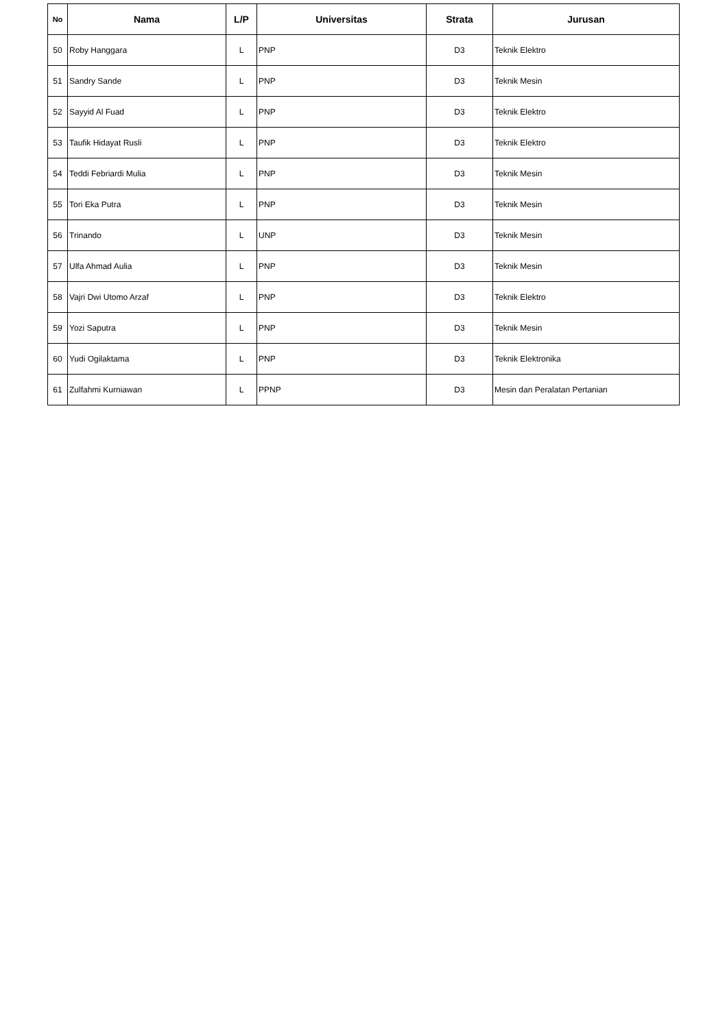| No | Nama | L/P | Universitas | Strata | Jurusan |
| --- | --- | --- | --- | --- | --- |
| 50 | Roby Hanggara | L | PNP | D3 | Teknik Elektro |
| 51 | Sandry Sande | L | PNP | D3 | Teknik Mesin |
| 52 | Sayyid Al Fuad | L | PNP | D3 | Teknik Elektro |
| 53 | Taufik Hidayat Rusli | L | PNP | D3 | Teknik Elektro |
| 54 | Teddi Febriardi Mulia | L | PNP | D3 | Teknik Mesin |
| 55 | Tori Eka Putra | L | PNP | D3 | Teknik Mesin |
| 56 | Trinando | L | UNP | D3 | Teknik Mesin |
| 57 | Ulfa Ahmad Aulia | L | PNP | D3 | Teknik Mesin |
| 58 | Vajri Dwi Utomo Arzaf | L | PNP | D3 | Teknik Elektro |
| 59 | Yozi Saputra | L | PNP | D3 | Teknik Mesin |
| 60 | Yudi Ogilaktama | L | PNP | D3 | Teknik Elektronika |
| 61 | Zulfahmi Kurniawan | L | PPNP | D3 | Mesin dan Peralatan Pertanian |